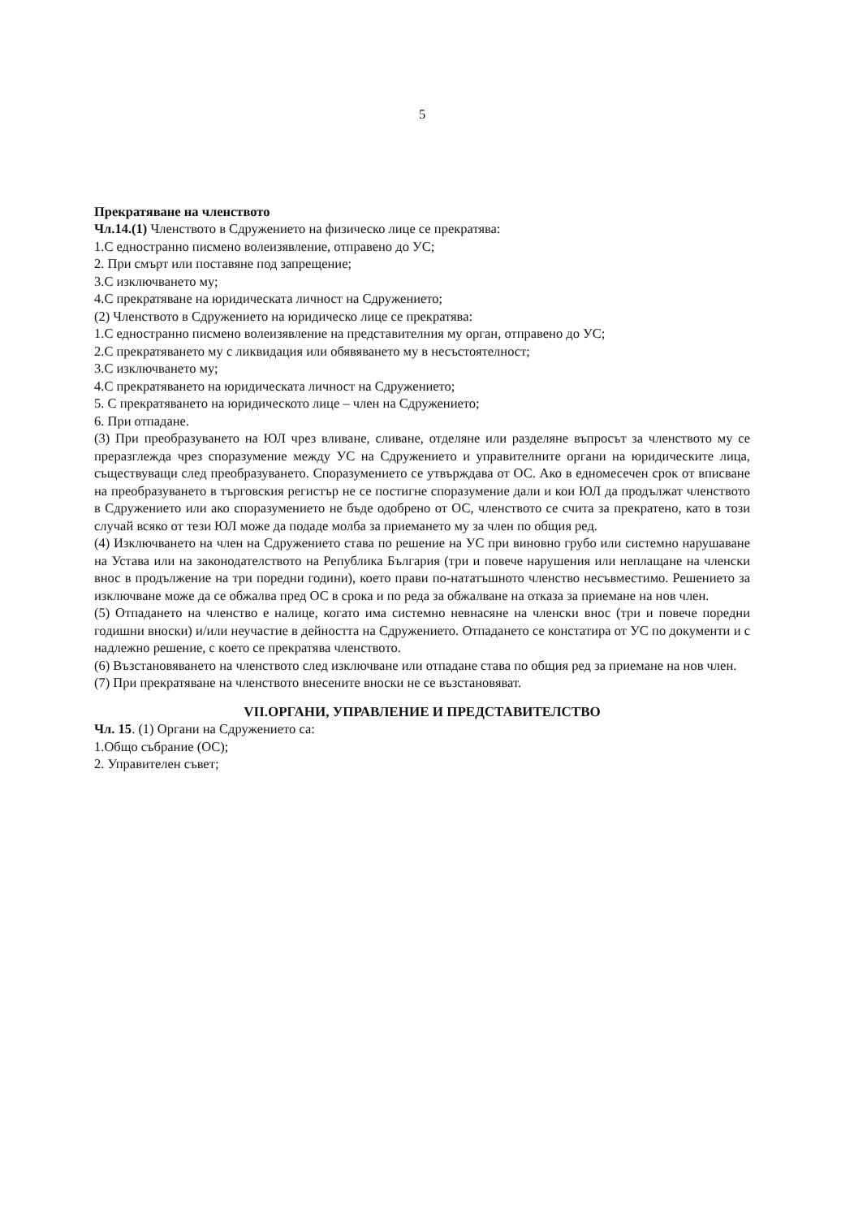5
Прекратяване на членството
Чл.14.(1) Членството в Сдружението на физическо лице се прекратява:
1.С едностранно писмено волеизявление, отправено до УС;
2. При смърт или поставяне под запрещение;
3.С изключването му;
4.С прекратяване на юридическата личност на Сдружението;
(2) Членството в Сдружението на юридическо лице се прекратява:
1.С едностранно писмено волеизявление на представителния му орган, отправено до УС;
2.С прекратяването му с ликвидация или обявяването му в несъстоятелност;
3.С изключването му;
4.С прекратяването на юридическата личност на Сдружението;
5. С прекратяването на юридическото лице – член на Сдружението;
6. При отпадане.
(3) При преобразуването на ЮЛ чрез вливане, сливане, отделяне или разделяне въпросът за членството му се преразглежда чрез споразумение между УС на Сдружението и управителните органи на юридическите лица, съществуващи след преобразуването. Споразумението се утвърждава от ОС. Ако в едномесечен срок от вписване на преобразуването в търговския регистър не се постигне споразумение дали и кои ЮЛ да продължат членството в Сдружението или ако споразумението не бъде одобрено от ОС, членството се счита за прекратено, като в този случай всяко от тези ЮЛ може да подаде молба за приемането му за член по общия ред.
(4) Изключването на член на Сдружението става по решение на УС при виновно грубо или системно нарушаване на Устава или на законодателството на Република България (три и повече нарушения или неплащане на членски внос в продължение на три поредни години), което прави по-нататъшното членство несъвместимо. Решението за изключване може да се обжалва пред ОС в срока и по реда за обжалване на отказа за приемане на нов член.
(5) Отпадането на членство е налице, когато има системно невнасяне на членски внос (три и повече поредни годишни вноски) и/или неучастие в дейността на Сдружението. Отпадането се констатира от УС по документи и с надлежно решение, с което се прекратява членството.
(6) Възстановяването на членството след изключване или отпадане става по общия ред за приемане на нов член.
(7) При прекратяване на членството внесените вноски не се възстановяват.
VII.ОРГАНИ, УПРАВЛЕНИЕ И ПРЕДСТАВИТЕЛСТВО
Чл. 15. (1) Органи на Сдружението са:
1.Общо събрание (ОС);
2. Управителен съвет;